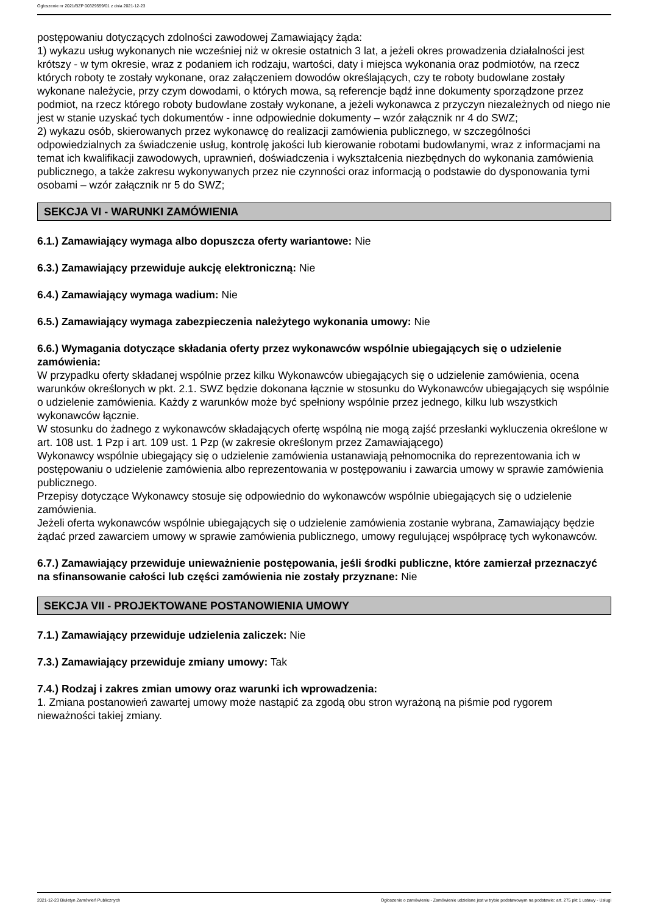Ogłoszenie nr 2021/BZP 00329559/01 z dnia 2021-12-23
postępowaniu dotyczących zdolności zawodowej Zamawiający żąda:
1) wykazu usług wykonanych nie wcześniej niż w okresie ostatnich 3 lat, a jeżeli okres prowadzenia działalności jest krótszy - w tym okresie, wraz z podaniem ich rodzaju, wartości, daty i miejsca wykonania oraz podmiotów, na rzecz których roboty te zostały wykonane, oraz załączeniem dowodów określających, czy te roboty budowlane zostały wykonane należycie, przy czym dowodami, o których mowa, są referencje bądź inne dokumenty sporządzone przez podmiot, na rzecz którego roboty budowlane zostały wykonane, a jeżeli wykonawca z przyczyn niezależnych od niego nie jest w stanie uzyskać tych dokumentów - inne odpowiednie dokumenty – wzór załącznik nr 4 do SWZ;
2) wykazu osób, skierowanych przez wykonawcę do realizacji zamówienia publicznego, w szczególności odpowiedzialnych za świadczenie usług, kontrolę jakości lub kierowanie robotami budowlanymi, wraz z informacjami na temat ich kwalifikacji zawodowych, uprawnień, doświadczenia i wykształcenia niezbędnych do wykonania zamówienia publicznego, a także zakresu wykonywanych przez nie czynności oraz informacją o podstawie do dysponowania tymi osobami – wzór załącznik nr 5 do SWZ;
SEKCJA VI - WARUNKI ZAMÓWIENIA
6.1.) Zamawiający wymaga albo dopuszcza oferty wariantowe: Nie
6.3.) Zamawiający przewiduje aukcję elektroniczną: Nie
6.4.) Zamawiający wymaga wadium: Nie
6.5.) Zamawiający wymaga zabezpieczenia należytego wykonania umowy: Nie
6.6.) Wymagania dotyczące składania oferty przez wykonawców wspólnie ubiegających się o udzielenie zamówienia:
W przypadku oferty składanej wspólnie przez kilku Wykonawców ubiegających się o udzielenie zamówienia, ocena warunków określonych w pkt. 2.1. SWZ będzie dokonana łącznie w stosunku do Wykonawców ubiegających się wspólnie o udzielenie zamówienia. Każdy z warunków może być spełniony wspólnie przez jednego, kilku lub wszystkich wykonawców łącznie.
W stosunku do żadnego z wykonawców składających ofertę wspólną nie mogą zajść przesłanki wykluczenia określone w art. 108 ust. 1 Pzp i art. 109 ust. 1 Pzp (w zakresie określonym przez Zamawiającego)
Wykonawcy wspólnie ubiegający się o udzielenie zamówienia ustanawiają pełnomocnika do reprezentowania ich w postępowaniu o udzielenie zamówienia albo reprezentowania w postępowaniu i zawarcia umowy w sprawie zamówienia publicznego.
Przepisy dotyczące Wykonawcy stosuje się odpowiednio do wykonawców wspólnie ubiegających się o udzielenie zamówienia.
Jeżeli oferta wykonawców wspólnie ubiegających się o udzielenie zamówienia zostanie wybrana, Zamawiający będzie żądać przed zawarciem umowy w sprawie zamówienia publicznego, umowy regulującej współpracę tych wykonawców.
6.7.) Zamawiający przewiduje unieważnienie postępowania, jeśli środki publiczne, które zamierzał przeznaczyć na sfinansowanie całości lub części zamówienia nie zostały przyznane: Nie
SEKCJA VII - PROJEKTOWANE POSTANOWIENIA UMOWY
7.1.) Zamawiający przewiduje udzielenia zaliczek: Nie
7.3.) Zamawiający przewiduje zmiany umowy: Tak
7.4.) Rodzaj i zakres zmian umowy oraz warunki ich wprowadzenia:
1. Zmiana postanowień zawartej umowy może nastąpić za zgodą obu stron wyrażoną na piśmie pod rygorem nieważności takiej zmiany.
2021-12-23 Biuletyn Zamówień Publicznych Ogłoszenie o zamówieniu - Zamówienie udzielane jest w trybie podstawowym na podstawie: art. 275 pkt 1 ustawy - Usługi